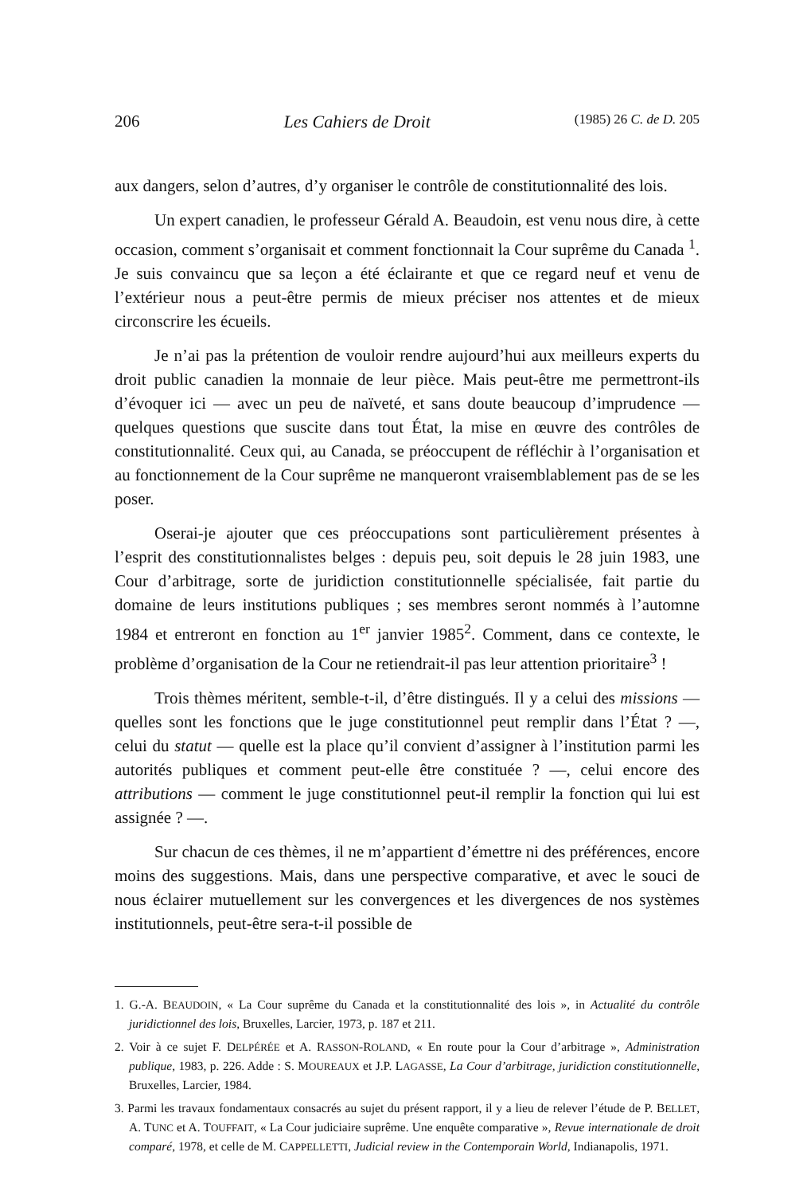206 Les Cahiers de Droit (1985) 26 C. de D. 205
aux dangers, selon d’autres, d’y organiser le contrôle de constitutionnalité des lois.
Un expert canadien, le professeur Gérald A. Beaudoin, est venu nous dire, à cette occasion, comment s’organisait et comment fonctionnait la Cour suprême du Canada <sup>1</sup>. Je suis convaincu que sa leçon a été éclairante et que ce regard neuf et venu de l’extérieur nous a peut-être permis de mieux préciser nos attentes et de mieux circonscrire les écueils.
Je n’ai pas la prétention de vouloir rendre aujourd’hui aux meilleurs experts du droit public canadien la monnaie de leur pièce. Mais peut-être me permettront-ils d’évoquer ici — avec un peu de naïveté, et sans doute beaucoup d’imprudence — quelques questions que suscite dans tout État, la mise en œuvre des contrôles de constitutionnalité. Ceux qui, au Canada, se préoccupent de réfléchir à l’organisation et au fonctionnement de la Cour suprême ne manqueront vraisemblablement pas de se les poser.
Oserai-je ajouter que ces préoccupations sont particulièrement présentes à l’esprit des constitutionnalistes belges : depuis peu, soit depuis le 28 juin 1983, une Cour d’arbitrage, sorte de juridiction constitutionnelle spécialisée, fait partie du domaine de leurs institutions publiques ; ses membres seront nommés à l’automne 1984 et entreront en fonction au 1<sup>er</sup> janvier 1985<sup>2</sup>. Comment, dans ce contexte, le problème d’organisation de la Cour ne retiendrait-il pas leur attention prioritaire<sup>3</sup> !
Trois thèmes méritent, semble-t-il, d’être distingués. Il y a celui des missions — quelles sont les fonctions que le juge constitutionnel peut remplir dans l’État ? —, celui du statut — quelle est la place qu’il convient d’assigner à l’institution parmi les autorités publiques et comment peut-elle être constituée ? —, celui encore des attributions — comment le juge constitutionnel peut-il remplir la fonction qui lui est assignée ? —.
Sur chacun de ces thèmes, il ne m’appartient d’émettre ni des préférences, encore moins des suggestions. Mais, dans une perspective comparative, et avec le souci de nous éclairer mutuellement sur les convergences et les divergences de nos systèmes institutionnels, peut-être sera-t-il possible de
1. G.-A. BEAUDOIN, « La Cour suprême du Canada et la constitutionnalité des lois », in Actualité du contrôle juridictionnel des lois, Bruxelles, Larcier, 1973, p. 187 et 211.
2. Voir à ce sujet F. DELPÉRÉE et A. RASSON-ROLAND, « En route pour la Cour d’arbitrage », Administration publique, 1983, p. 226. Adde : S. MOUREAUX et J.P. LAGASSE, La Cour d’arbitrage, juridiction constitutionnelle, Bruxelles, Larcier, 1984.
3. Parmi les travaux fondamentaux consacrés au sujet du présent rapport, il y a lieu de relever l’étude de P. BELLET, A. TUNC et A. TOUFFAIT, « La Cour judiciaire suprême. Une enquête comparative », Revue internationale de droit comparé, 1978, et celle de M. CAPPELLETTI, Judicial review in the Contemporain World, Indianapolis, 1971.